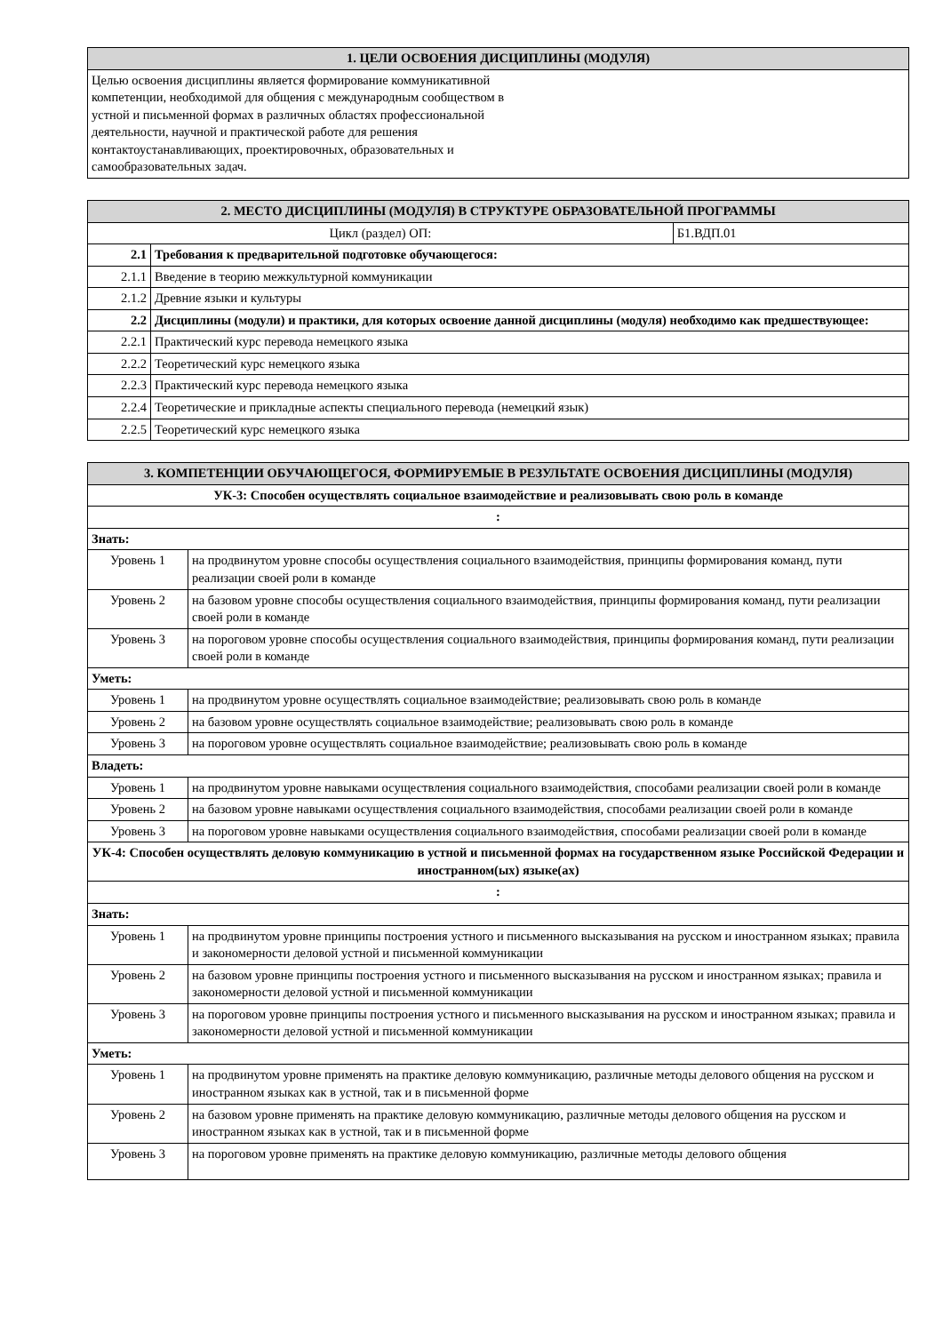| 1. ЦЕЛИ ОСВОЕНИЯ ДИСЦИПЛИНЫ (МОДУЛЯ) |
| --- |
| Целью освоения дисциплины является формирование коммуникативной компетенции, необходимой для общения с международным сообществом в устной и письменной формах в различных областях профессиональной деятельности, научной и практической работе для решения контактоустанавливающих, проектировочных, образовательных и самообразовательных задач. |
| 2. МЕСТО ДИСЦИПЛИНЫ (МОДУЛЯ) В СТРУКТУРЕ ОБРАЗОВАТЕЛЬНОЙ ПРОГРАММЫ | | |
| --- | --- | --- |
| Цикл (раздел) ОП: | | Б1.ВДП.01 |
| 2.1 | Требования к предварительной подготовке обучающегося: | |
| 2.1.1 | Введение в теорию межкультурной коммуникации | |
| 2.1.2 | Древние языки и культуры | |
| 2.2 | Дисциплины (модули) и практики, для которых освоение данной дисциплины (модуля) необходимо как предшествующее: | |
| 2.2.1 | Практический курс перевода немецкого языка | |
| 2.2.2 | Теоретический курс немецкого языка | |
| 2.2.3 | Практический курс перевода немецкого языка | |
| 2.2.4 | Теоретические и прикладные аспекты специального перевода (немецкий язык) | |
| 2.2.5 | Теоретический курс немецкого языка | |
| 3. КОМПЕТЕНЦИИ ОБУЧАЮЩЕГОСЯ, ФОРМИРУЕМЫЕ В РЕЗУЛЬТАТЕ ОСВОЕНИЯ ДИСЦИПЛИНЫ (МОДУЛЯ) | |
| --- | --- |
| УК-3: Способен осуществлять социальное взаимодействие и реализовывать свою роль в команде | |
| : | |
| Знать: | |
| Уровень 1 | на продвинутом уровне способы осуществления социального взаимодействия, принципы формирования команд, пути реализации своей роли в команде |
| Уровень 2 | на базовом уровне способы осуществления социального взаимодействия, принципы формирования команд, пути реализации своей роли в команде |
| Уровень 3 | на пороговом уровне способы осуществления социального взаимодействия, принципы формирования команд, пути реализации своей роли в команде |
| Уметь: | |
| Уровень 1 | на продвинутом уровне осуществлять социальное взаимодействие; реализовывать свою роль в команде |
| Уровень 2 | на базовом уровне осуществлять социальное взаимодействие; реализовывать свою роль в команде |
| Уровень 3 | на пороговом уровне осуществлять социальное взаимодействие; реализовывать свою роль в команде |
| Владеть: | |
| Уровень 1 | на продвинутом уровне навыками осуществления социального взаимодействия, способами реализации своей роли в команде |
| Уровень 2 | на базовом уровне навыками осуществления социального взаимодействия, способами реализации своей роли в команде |
| Уровень 3 | на пороговом уровне навыками осуществления социального взаимодействия, способами реализации своей роли в команде |
| УК-4: Способен осуществлять деловую коммуникацию в устной и письменной формах на государственном языке Российской Федерации и иностранном(ых) языке(ах) | |
| : | |
| Знать: | |
| Уровень 1 | на продвинутом уровне принципы построения устного и письменного высказывания на русском и иностранном языках; правила и закономерности деловой устной и письменной коммуникации |
| Уровень 2 | на базовом уровне принципы построения устного и письменного высказывания на русском и иностранном языках; правила и закономерности деловой устной и письменной коммуникации |
| Уровень 3 | на пороговом уровне принципы построения устного и письменного высказывания на русском и иностранном языках; правила и закономерности деловой устной и письменной коммуникации |
| Уметь: | |
| Уровень 1 | на продвинутом уровне применять на практике деловую коммуникацию, различные методы делового общения на русском и иностранном языках как в устной, так и в письменной форме |
| Уровень 2 | на базовом уровне применять на практике деловую коммуникацию, различные методы делового общения на русском и иностранном языках как в устной, так и в письменной форме |
| Уровень 3 | на пороговом уровне применять на практике деловую коммуникацию, различные методы делового общения |